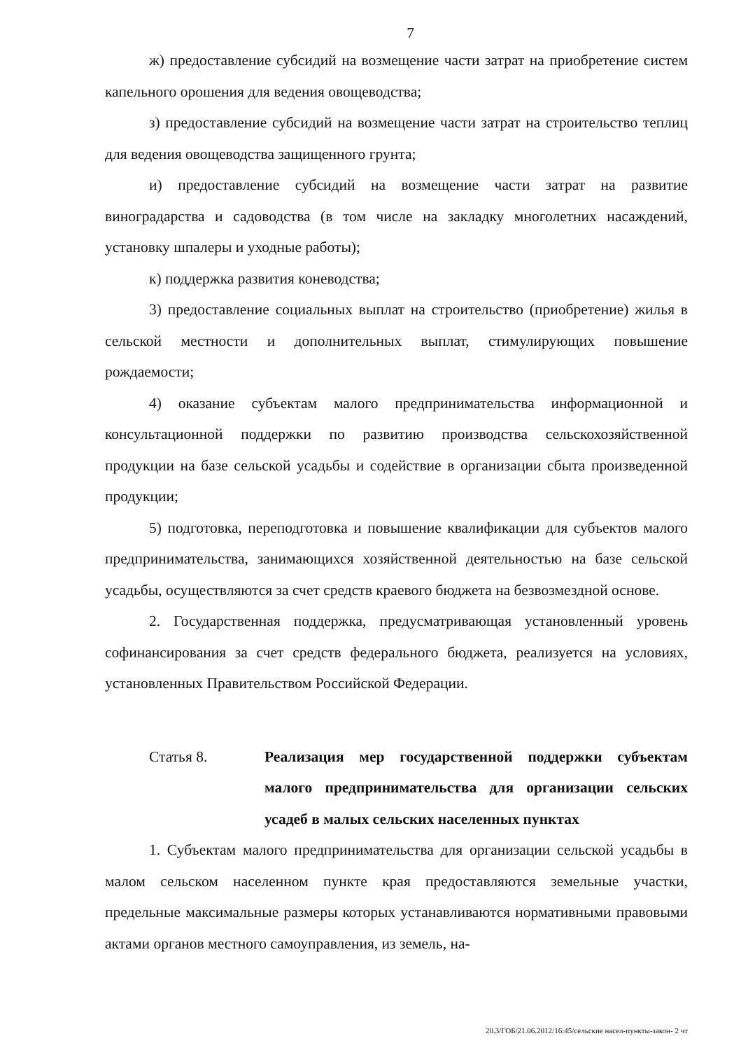7
ж) предоставление субсидий на возмещение части затрат на приобретение систем капельного орошения для ведения овощеводства;
з) предоставление субсидий на возмещение части затрат на строительство теплиц для ведения овощеводства защищенного грунта;
и) предоставление субсидий на возмещение части затрат на развитие виноградарства и садоводства (в том числе на закладку многолетних насаждений, установку шпалеры и уходные работы);
к) поддержка развития коневодства;
3) предоставление социальных выплат на строительство (приобретение) жилья в сельской местности и дополнительных выплат, стимулирующих повышение рождаемости;
4) оказание субъектам малого предпринимательства информационной и консультационной поддержки по развитию производства сельскохозяйственной продукции на базе сельской усадьбы и содействие в организации сбыта произведенной продукции;
5) подготовка, переподготовка и повышение квалификации для субъектов малого предпринимательства, занимающихся хозяйственной деятельностью на базе сельской усадьбы, осуществляются за счет средств краевого бюджета на безвозмездной основе.
2. Государственная поддержка, предусматривающая установленный уровень софинансирования за счет средств федерального бюджета, реализуется на условиях, установленных Правительством Российской Федерации.
Статья 8. Реализация мер государственной поддержки субъектам малого предпринимательства для организации сельских усадеб в малых сельских населенных пунктах
1. Субъектам малого предпринимательства для организации сельской усадьбы в малом сельском населенном пункте края предоставляются земельные участки, предельные максимальные размеры которых устанавливаются нормативными правовыми актами органов местного самоуправления, из земель, на-
20.3/ГОБ/21.06.2012/16:45/сельские насел-пункты-закон- 2 чт